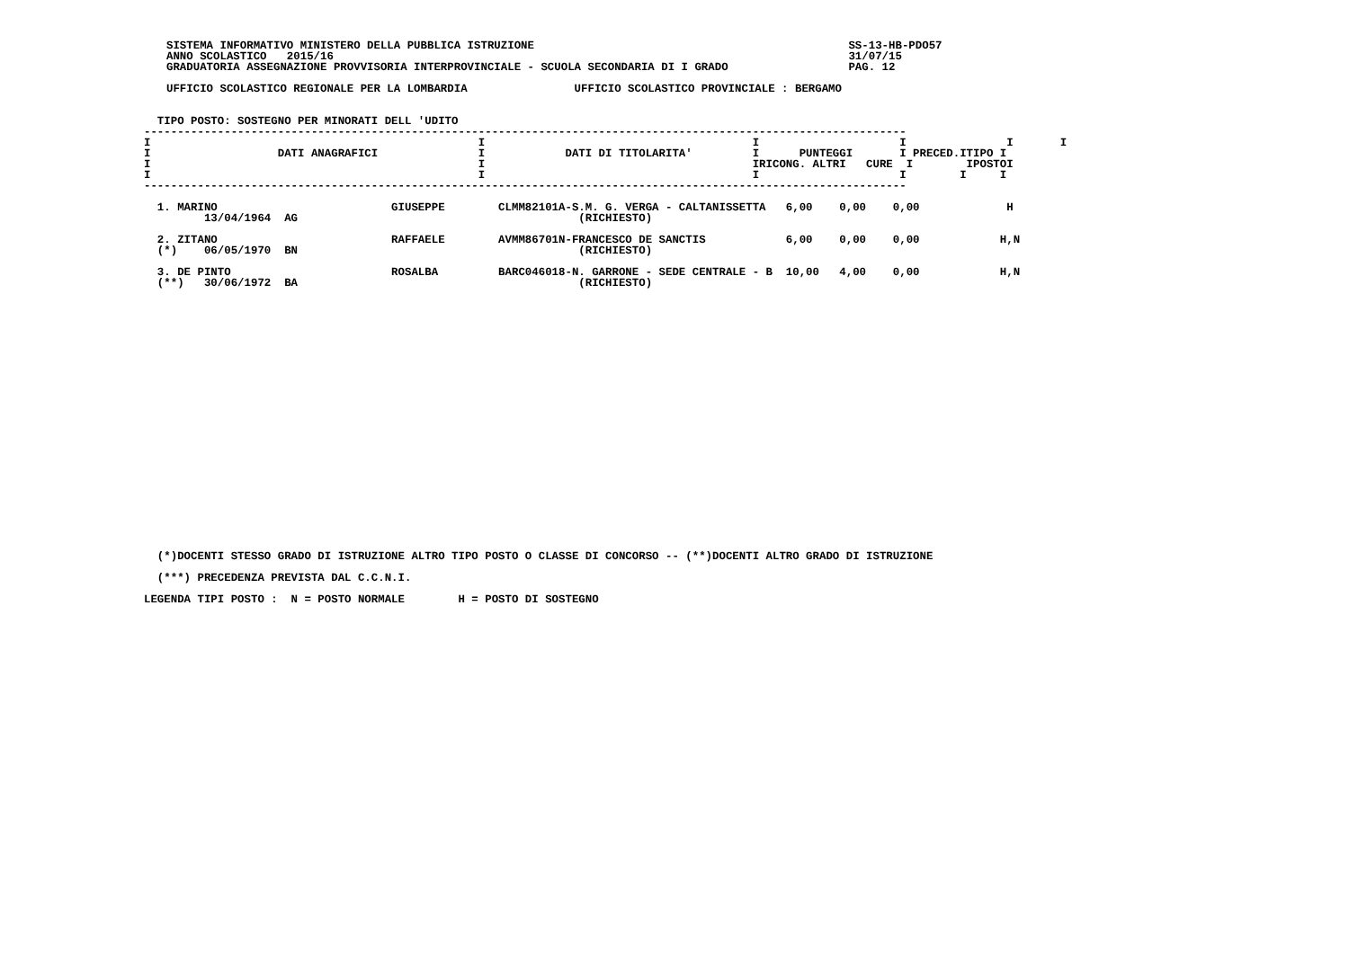SISTEMA INFORMATIVO MINISTERO DELLA PUBBLICA ISTRUZIONE                                               SS-13-HB-PDO57
ANNO SCOLASTICO   2015/16                                                                             31/07/15
GRADUATORIA ASSEGNAZIONE PROVVISORIA INTERPROVINCIALE - SCUOLA SECONDARIA DI I GRADO                  PAG. 12

UFFICIO SCOLASTICO REGIONALE PER LA LOMBARDIA                UFFICIO SCOLASTICO PROVINCIALE : BERGAMO
  TIPO POSTO: SOSTEGNO PER MINORATI DELL 'UDITO
| DATI ANAGRAFICI |
| --- |
------------------------------------------------------------------------------------------------------------------
I                                                 I                                        I                     I               I       I
I                   DATI ANAGRAFICI               I            DATI DI TITOLARITA'         I      PUNTEGGI       I PRECED.ITIPO I
I                                                 I                                        IRICONG. ALTRI   CURE  I        IPOSTOI
I                                                 I                                        I                     I        I     I
------------------------------------------------------------------------------------------------------------------

  1. MARINO                          GIUSEPPE        CLMM82101A-S.M. G. VERGA - CALTANISSETTA   6,00    0,00    0,00             H
         13/04/1964  AG                                          (RICHIESTO)

  2. ZITANO                          RAFFAELE        AVMM86701N-FRANCESCO DE SANCTIS            6,00    0,00    0,00            H,N
  (*)    06/05/1970  BN                                          (RICHIESTO)

  3. DE PINTO                        ROSALBA         BARC046018-N. GARRONE - SEDE CENTRALE - B  10,00   4,00    0,00            H,N
  (**)   30/06/1972  BA                                          (RICHIESTO)
  (*)DOCENTI STESSO GRADO DI ISTRUZIONE ALTRO TIPO POSTO O CLASSE DI CONCORSO -- (**)DOCENTI ALTRO GRADO DI ISTRUZIONE

  (***) PRECEDENZA PREVISTA DAL C.C.N.I.

LEGENDA TIPI POSTO :  N = POSTO NORMALE        H = POSTO DI SOSTEGNO